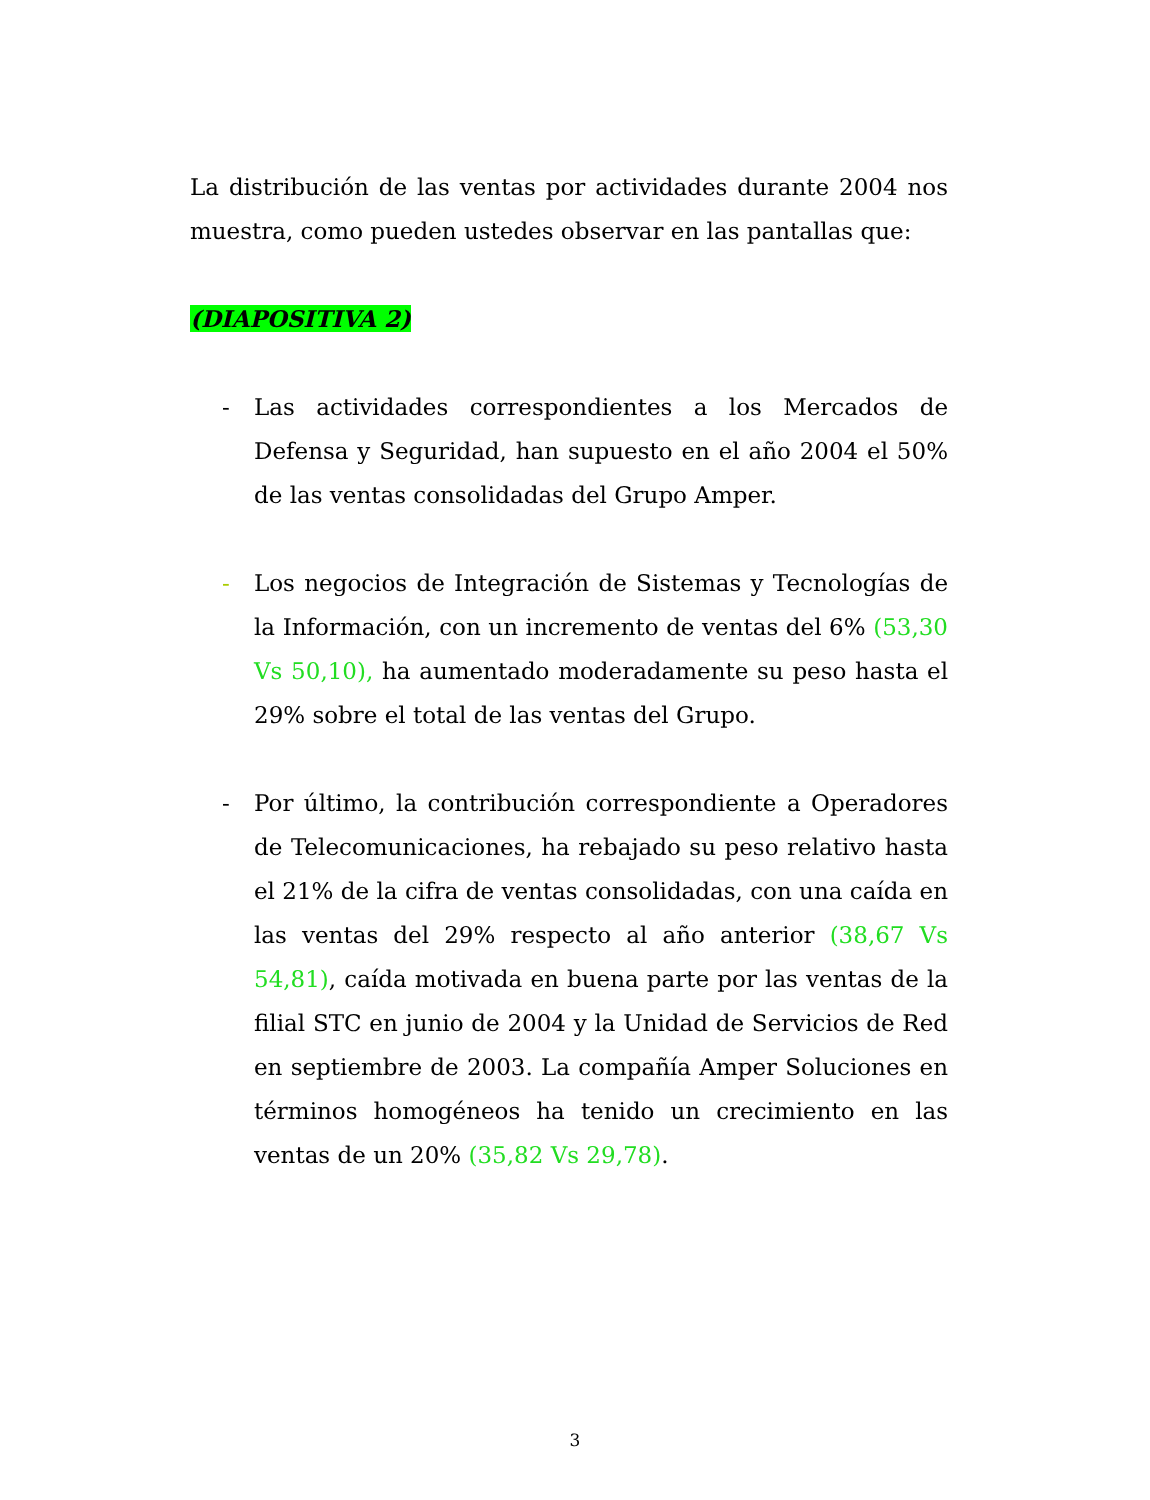La distribución de las ventas por actividades durante 2004 nos muestra, como pueden ustedes observar en las pantallas que:
(DIAPOSITIVA 2)
- Las actividades correspondientes a los Mercados de Defensa y Seguridad, han supuesto en el año 2004 el 50% de las ventas consolidadas del Grupo Amper.
- Los negocios de Integración de Sistemas y Tecnologías de la Información, con un incremento de ventas del 6% (53,30 Vs 50,10), ha aumentado moderadamente su peso hasta el 29% sobre el total de las ventas del Grupo.
- Por último, la contribución correspondiente a Operadores de Telecomunicaciones, ha rebajado su peso relativo hasta el 21% de la cifra de ventas consolidadas, con una caída en las ventas del 29% respecto al año anterior (38,67 Vs 54,81), caída motivada en buena parte por las ventas de la filial STC en junio de 2004 y la Unidad de Servicios de Red en septiembre de 2003. La compañía Amper Soluciones en términos homogéneos ha tenido un crecimiento en las ventas de un 20% (35,82 Vs 29,78).
3